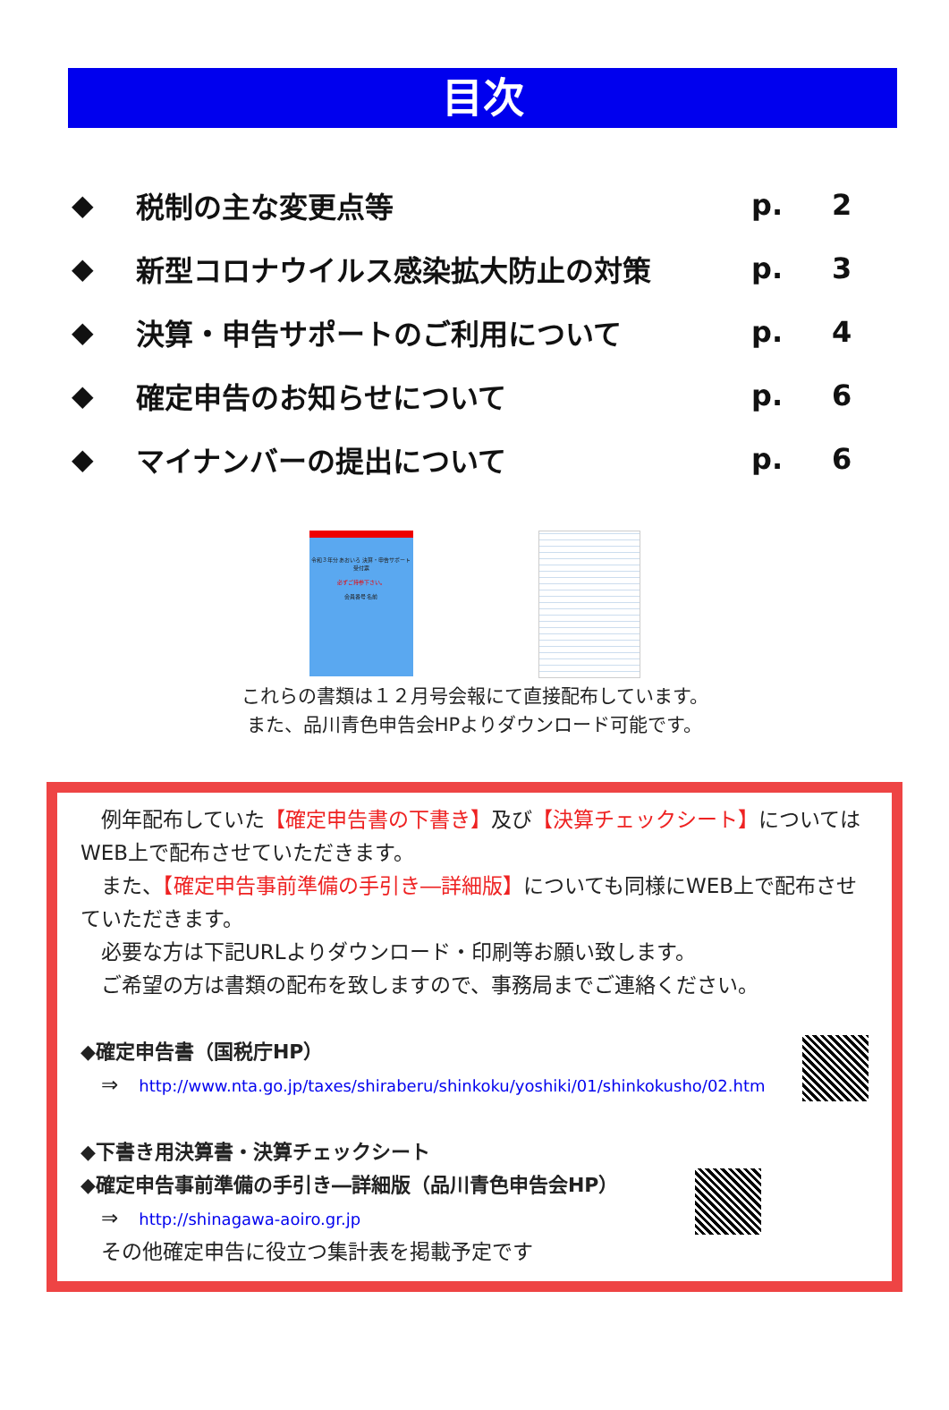目次
◆ 税制の主な変更点等 p. 2
◆ 新型コロナウイルス感染拡大防止の対策 p. 3
◆ 決算・申告サポートのご利用について p. 4
◆ 確定申告のお知らせについて p. 6
◆ マイナンバーの提出について p. 6
令和３年分 あおいろ 決算・申告サポート受付票
必ずご持参下さい。
会員番号 名前
これらの書類は１２月号会報にて直接配布しています。
また、品川青色申告会HPよりダウンロード可能です。
　例年配布していた【確定申告書の下書き】及び【決算チェックシート】についてはWEB上で配布させていただきます。
　また、【確定申告事前準備の手引き―詳細版】についても同様にWEB上で配布させていただきます。
　必要な方は下記URLよりダウンロード・印刷等お願い致します。
　ご希望の方は書類の配布を致しますので、事務局までご連絡ください。
◆確定申告書（国税庁HP）
　⇒　http://www.nta.go.jp/taxes/shiraberu/shinkoku/yoshiki/01/shinkokusho/02.htm
◆下書き用決算書・決算チェックシート
◆確定申告事前準備の手引き―詳細版（品川青色申告会HP）
　⇒　http://shinagawa-aoiro.gr.jp
　その他確定申告に役立つ集計表を掲載予定です